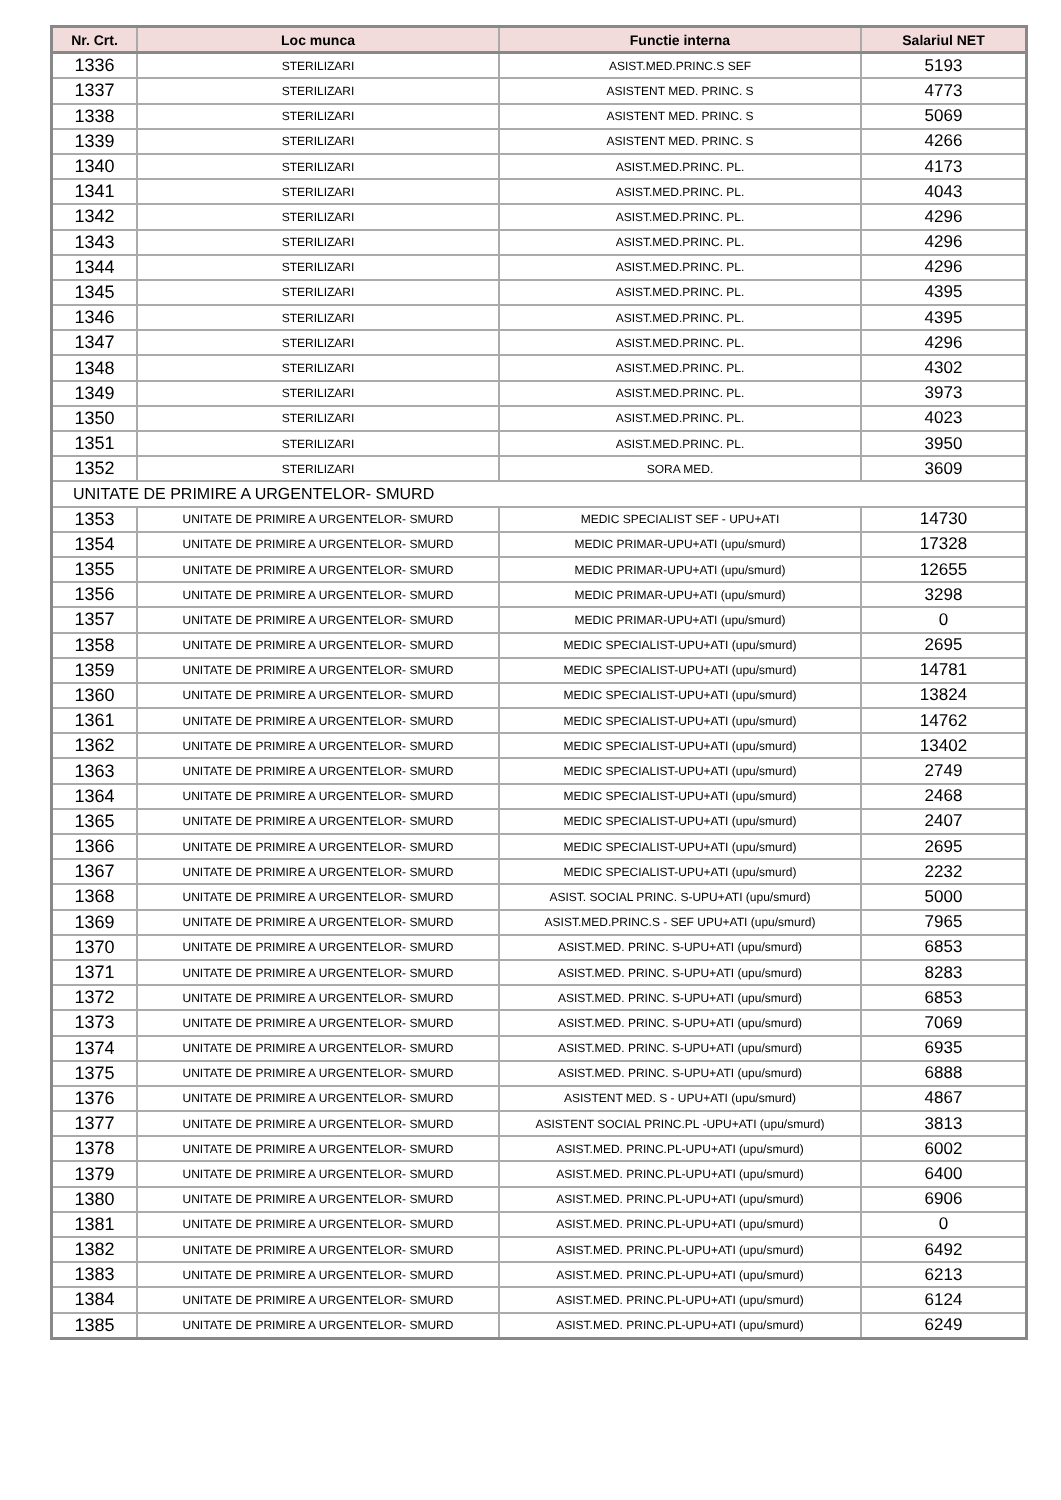| Nr. Crt. | Loc munca | Functie interna | Salariul NET |
| --- | --- | --- | --- |
| 1336 | STERILIZARI | ASIST.MED.PRINC.S SEF | 5193 |
| 1337 | STERILIZARI | ASISTENT MED. PRINC. S | 4773 |
| 1338 | STERILIZARI | ASISTENT MED. PRINC. S | 5069 |
| 1339 | STERILIZARI | ASISTENT MED. PRINC. S | 4266 |
| 1340 | STERILIZARI | ASIST.MED.PRINC. PL. | 4173 |
| 1341 | STERILIZARI | ASIST.MED.PRINC. PL. | 4043 |
| 1342 | STERILIZARI | ASIST.MED.PRINC. PL. | 4296 |
| 1343 | STERILIZARI | ASIST.MED.PRINC. PL. | 4296 |
| 1344 | STERILIZARI | ASIST.MED.PRINC. PL. | 4296 |
| 1345 | STERILIZARI | ASIST.MED.PRINC. PL. | 4395 |
| 1346 | STERILIZARI | ASIST.MED.PRINC. PL. | 4395 |
| 1347 | STERILIZARI | ASIST.MED.PRINC. PL. | 4296 |
| 1348 | STERILIZARI | ASIST.MED.PRINC. PL. | 4302 |
| 1349 | STERILIZARI | ASIST.MED.PRINC. PL. | 3973 |
| 1350 | STERILIZARI | ASIST.MED.PRINC. PL. | 4023 |
| 1351 | STERILIZARI | ASIST.MED.PRINC. PL. | 3950 |
| 1352 | STERILIZARI | SORA MED. | 3609 |
| UNITATE DE PRIMIRE A URGENTELOR- SMURD | | | |
| 1353 | UNITATE DE PRIMIRE A URGENTELOR- SMURD | MEDIC SPECIALIST SEF - UPU+ATI | 14730 |
| 1354 | UNITATE DE PRIMIRE A URGENTELOR- SMURD | MEDIC PRIMAR-UPU+ATI (upu/smurd) | 17328 |
| 1355 | UNITATE DE PRIMIRE A URGENTELOR- SMURD | MEDIC PRIMAR-UPU+ATI (upu/smurd) | 12655 |
| 1356 | UNITATE DE PRIMIRE A URGENTELOR- SMURD | MEDIC PRIMAR-UPU+ATI (upu/smurd) | 3298 |
| 1357 | UNITATE DE PRIMIRE A URGENTELOR- SMURD | MEDIC PRIMAR-UPU+ATI (upu/smurd) | 0 |
| 1358 | UNITATE DE PRIMIRE A URGENTELOR- SMURD | MEDIC SPECIALIST-UPU+ATI (upu/smurd) | 2695 |
| 1359 | UNITATE DE PRIMIRE A URGENTELOR- SMURD | MEDIC SPECIALIST-UPU+ATI (upu/smurd) | 14781 |
| 1360 | UNITATE DE PRIMIRE A URGENTELOR- SMURD | MEDIC SPECIALIST-UPU+ATI (upu/smurd) | 13824 |
| 1361 | UNITATE DE PRIMIRE A URGENTELOR- SMURD | MEDIC SPECIALIST-UPU+ATI (upu/smurd) | 14762 |
| 1362 | UNITATE DE PRIMIRE A URGENTELOR- SMURD | MEDIC SPECIALIST-UPU+ATI (upu/smurd) | 13402 |
| 1363 | UNITATE DE PRIMIRE A URGENTELOR- SMURD | MEDIC SPECIALIST-UPU+ATI (upu/smurd) | 2749 |
| 1364 | UNITATE DE PRIMIRE A URGENTELOR- SMURD | MEDIC SPECIALIST-UPU+ATI (upu/smurd) | 2468 |
| 1365 | UNITATE DE PRIMIRE A URGENTELOR- SMURD | MEDIC SPECIALIST-UPU+ATI (upu/smurd) | 2407 |
| 1366 | UNITATE DE PRIMIRE A URGENTELOR- SMURD | MEDIC SPECIALIST-UPU+ATI (upu/smurd) | 2695 |
| 1367 | UNITATE DE PRIMIRE A URGENTELOR- SMURD | MEDIC SPECIALIST-UPU+ATI (upu/smurd) | 2232 |
| 1368 | UNITATE DE PRIMIRE A URGENTELOR- SMURD | ASIST. SOCIAL PRINC. S-UPU+ATI (upu/smurd) | 5000 |
| 1369 | UNITATE DE PRIMIRE A URGENTELOR- SMURD | ASIST.MED.PRINC.S - SEF UPU+ATI (upu/smurd) | 7965 |
| 1370 | UNITATE DE PRIMIRE A URGENTELOR- SMURD | ASIST.MED. PRINC. S-UPU+ATI (upu/smurd) | 6853 |
| 1371 | UNITATE DE PRIMIRE A URGENTELOR- SMURD | ASIST.MED. PRINC. S-UPU+ATI (upu/smurd) | 8283 |
| 1372 | UNITATE DE PRIMIRE A URGENTELOR- SMURD | ASIST.MED. PRINC. S-UPU+ATI (upu/smurd) | 6853 |
| 1373 | UNITATE DE PRIMIRE A URGENTELOR- SMURD | ASIST.MED. PRINC. S-UPU+ATI (upu/smurd) | 7069 |
| 1374 | UNITATE DE PRIMIRE A URGENTELOR- SMURD | ASIST.MED. PRINC. S-UPU+ATI (upu/smurd) | 6935 |
| 1375 | UNITATE DE PRIMIRE A URGENTELOR- SMURD | ASIST.MED. PRINC. S-UPU+ATI (upu/smurd) | 6888 |
| 1376 | UNITATE DE PRIMIRE A URGENTELOR- SMURD | ASISTENT MED. S - UPU+ATI (upu/smurd) | 4867 |
| 1377 | UNITATE DE PRIMIRE A URGENTELOR- SMURD | ASISTENT SOCIAL PRINC.PL -UPU+ATI (upu/smurd) | 3813 |
| 1378 | UNITATE DE PRIMIRE A URGENTELOR- SMURD | ASIST.MED. PRINC.PL-UPU+ATI (upu/smurd) | 6002 |
| 1379 | UNITATE DE PRIMIRE A URGENTELOR- SMURD | ASIST.MED. PRINC.PL-UPU+ATI (upu/smurd) | 6400 |
| 1380 | UNITATE DE PRIMIRE A URGENTELOR- SMURD | ASIST.MED. PRINC.PL-UPU+ATI (upu/smurd) | 6906 |
| 1381 | UNITATE DE PRIMIRE A URGENTELOR- SMURD | ASIST.MED. PRINC.PL-UPU+ATI (upu/smurd) | 0 |
| 1382 | UNITATE DE PRIMIRE A URGENTELOR- SMURD | ASIST.MED. PRINC.PL-UPU+ATI (upu/smurd) | 6492 |
| 1383 | UNITATE DE PRIMIRE A URGENTELOR- SMURD | ASIST.MED. PRINC.PL-UPU+ATI (upu/smurd) | 6213 |
| 1384 | UNITATE DE PRIMIRE A URGENTELOR- SMURD | ASIST.MED. PRINC.PL-UPU+ATI (upu/smurd) | 6124 |
| 1385 | UNITATE DE PRIMIRE A URGENTELOR- SMURD | ASIST.MED. PRINC.PL-UPU+ATI (upu/smurd) | 6249 |